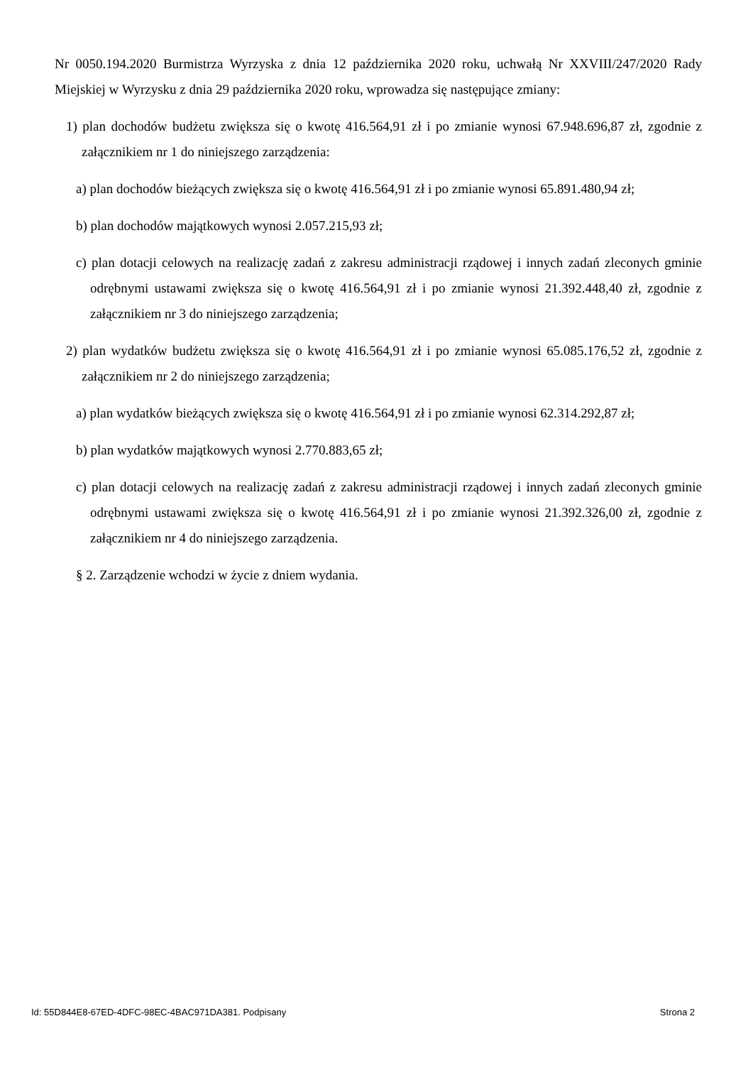Nr 0050.194.2020 Burmistrza Wyrzyska z dnia 12 października 2020 roku, uchwałą Nr XXVIII/247/2020 Rady Miejskiej w Wyrzysku z dnia 29 października 2020 roku, wprowadza się następujące zmiany:
1) plan dochodów budżetu zwiększa się o kwotę 416.564,91 zł i po zmianie wynosi 67.948.696,87 zł, zgodnie z załącznikiem nr 1 do niniejszego zarządzenia:
a) plan dochodów bieżących zwiększa się o kwotę 416.564,91 zł i po zmianie wynosi 65.891.480,94 zł;
b) plan dochodów majątkowych wynosi 2.057.215,93 zł;
c) plan dotacji celowych na realizację zadań z zakresu administracji rządowej i innych zadań zleconych gminie odrębnymi ustawami zwiększa się o kwotę 416.564,91 zł i po zmianie wynosi 21.392.448,40 zł, zgodnie z załącznikiem nr 3 do niniejszego zarządzenia;
2) plan wydatków budżetu zwiększa się o kwotę 416.564,91 zł i po zmianie wynosi 65.085.176,52 zł, zgodnie z załącznikiem nr 2 do niniejszego zarządzenia;
a) plan wydatków bieżących zwiększa się o kwotę 416.564,91 zł i po zmianie wynosi 62.314.292,87 zł;
b) plan wydatków majątkowych wynosi 2.770.883,65 zł;
c) plan dotacji celowych na realizację zadań z zakresu administracji rządowej i innych zadań zleconych gminie odrębnymi ustawami zwiększa się o kwotę 416.564,91 zł i po zmianie wynosi 21.392.326,00 zł, zgodnie z załącznikiem nr 4 do niniejszego zarządzenia.
§ 2. Zarządzenie wchodzi w życie z dniem wydania.
Id: 55D844E8-67ED-4DFC-98EC-4BAC971DA381. Podpisany Strona 2